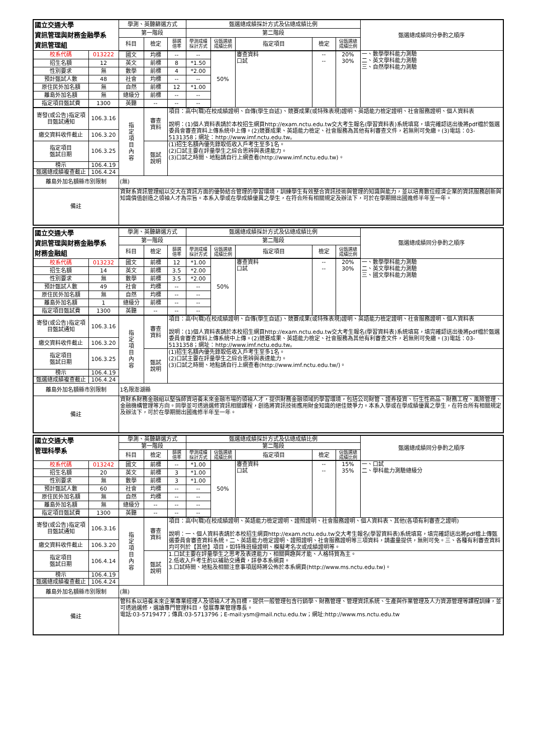| 國立交通大學 資訊管理與財務金融學系 資訊管理組 | | 學測、英聽篩選方式 | | | 甄選總成績採計方式及佔總成績比例 | | | | | 甄選總成績同分參酌之順序 |
| | | 第一階段 | | | 第二階段 | | | | | |
| | | 科目 | 檢定 | 篩選 倍率 | 學測成績 採計方式 | 佔甄選總 成績比例 | 指定項目 | 檢定 | 佔甄選總 成績比例 | |
| 校系代碼 | 013222 | 國文 | 均標 | -- | -- | 50% | 審查資料 口試 | -- -- | 20% 30% | 一、數學學科能力測驗 二、英文學科能力測驗 三、自然學科能力測驗 |
| 招生名額 | 12 | 英文 | 前標 | 8 | *1.50 | | | | | |
| 性別要求 | 無 | 數學 | 前標 | 4 | *2.00 | | | | | |
| 預計甄試人數 | 48 | 社會 | 均標 | -- | -- | | | | | |
| 原住民外加名額 | 無 | 自然 | 前標 | 12 | *1.00 | | | | | |
| 離島外加名額 | 無 | 總級分 | 前標 | -- | -- | | | | | |
| 指定項目甄試費 | 1300 | 英聽 | -- | -- | -- | | | | | |
| 寄發(或公告)指定項目甄試通知 | 106.3.16 | 指 定 項 目 內 容 | 審查 資料 | 項目：高中(職)在校成績證明、自傳(學生自述)、競賽成果(或特殊表現)證明、英語能力檢定證明、社會服務證明、個人資料表 說明：(1)個人資料表請於本校招生網頁http://exam.nctu.edu.tw交大考生報名(學習資料表)系統填寫，填完確認送出後將pdf檔於甄選委員會審查資料上傳系統中上傳。(2)競賽成果、英語能力檢定、社會服務為其他有利審查文件，若無則可免繳。(3)電話：03-5131358；網址：http://www.imf.nctu.edu.tw。 | | | | | | |
| 繳交資料收件截止 | 106.3.20 | | | | | | | | | |
| 指定項目 甄試日期 | 106.3.25 | | 甄試 說明 | (1)招生名額內優先錄取低收入戶考生至多1名。 (2)口試主要在評量學生之綜合思辨與表達能力。 (3)口試之時間、地點請自行上網查看(http://www.imf.nctu.edu.tw)。 | | | | | | |
| 榜示 | 106.4.19 | | | | | | | | | |
| 甄選總成績複查截止 | 106.4.24 | | | | | | | | | |
| 離島外加名額縣市別限制 | | (無) | | | | | | | | |
| 備註 | | 資財系資訊管理組以交大在資訊方面的優勢結合管理的學習環境，訓練學生有效整合資訊技術與管理的知識與能力，並以培育數位經濟企業的資訊服務創新與知識價值創造之領袖人才為宗旨。本系入學或在學成績優異之學生，在符合所有相關規定及辦法下，可於在學期間出國進修半年至一年。 | | | | | | | | |
| 國立交通大學 資訊管理與財務金融學系 財務金融組 | | 學測、英聽篩選方式 | | | 甄選總成績採計方式及佔總成績比例 | | | | | 甄選總成績同分參酌之順序 |
| | | 第一階段 | | | 第二階段 | | | | | |
| | | 科目 | 檢定 | 篩選 倍率 | 學測成績 採計方式 | 佔甄選總 成績比例 | 指定項目 | 檢定 | 佔甄選總 成績比例 | |
| 校系代碼 | 013232 | 國文 | 前標 | 12 | *1.00 | 50% | 審查資料 口試 | -- -- | 20% 30% | 一、數學學科能力測驗 二、英文學科能力測驗 三、國文學科能力測驗 |
| 招生名額 | 14 | 英文 | 前標 | 3.5 | *2.00 | | | | | |
| 性別要求 | 無 | 數學 | 前標 | 3.5 | *2.00 | | | | | |
| 預計甄試人數 | 49 | 社會 | 均標 | -- | -- | | | | | |
| 原住民外加名額 | 無 | 自然 | 均標 | -- | -- | | | | | |
| 離島外加名額 | 1 | 總級分 | 前標 | -- | -- | | | | | |
| 指定項目甄試費 | 1300 | 英聽 | -- | -- | -- | | | | | |
| 寄發(或公告)指定項目甄試通知 | 106.3.16 | 指 定 項 目 內 容 | 審查 資料 | 項目：高中(職)在校成績證明、自傳(學生自述)、競賽成果(或特殊表現)證明、英語能力檢定證明、社會服務證明、個人資料表 說明：(1)個人資料表請於本校招生網頁http://exam.nctu.edu.tw交大考生報名(學習資料表)系統填寫，填完確認送出後將pdf檔於甄選委員會審查資料上傳系統中上傳。(2)競賽成果、英語能力檢定、社會服務為其他有利審查文件，若無則可免繳。(3)電話：03-5131358；網址：http://www.imf.nctu.edu.tw。 | | | | | | |
| 繳交資料收件截止 | 106.3.20 | | | | | | | | | |
| 指定項目 甄試日期 | 106.3.25 | | 甄試 說明 | (1)招生名額內優先錄取低收入戶考生至多1名。 (2)口試主要在評量學生之綜合思辨與表達能力。 (3)口試之時間、地點請自行上網查看(http://www.imf.nctu.edu.tw/)。 | | | | | | |
| 榜示 | 106.4.19 | | | | | | | | | |
| 甄選總成績複查截止 | 106.4.24 | | | | | | | | | |
| 離島外加名額縣市別限制 | | 1名限澎湖縣 | | | | | | | | |
| 備註 | | 資財系財務金融組以堅強師資培養未來金融市場的領袖人才，提供財務金融領域的學習環境，包括公司財管、證券投資、衍生性商品、財務工程、風險管理、金融機構管理等方向。同學並可透過選修資訊相關課程，創造將資訊技術應用財金知識的絕佳競爭力。本系入學或在學成績優異之學生，在符合所有相關規定及辦法下，可於在學期間出國進修半年至一年。 | | | | | | | | |
| 國立交通大學 管理科學系 | | 學測、英聽篩選方式 | | | 甄選總成績採計方式及佔總成績比例 | | | | | 甄選總成績同分參酌之順序 |
| | | 第一階段 | | | 第二階段 | | | | | |
| | | 科目 | 檢定 | 篩選 倍率 | 學測成績 採計方式 | 佔甄選總 成績比例 | 指定項目 | 檢定 | 佔甄選總 成績比例 | |
| 校系代碼 | 013242 | 國文 | 前標 | -- | *1.00 | 50% | 審查資料 口試 | -- -- | 15% 35% | 一、口試 二、學科能力測驗總級分 |
| 招生名額 | 20 | 英文 | 前標 | 3 | *1.00 | | | | | |
| 性別要求 | 無 | 數學 | 前標 | 3 | *1.00 | | | | | |
| 預計甄試人數 | 60 | 社會 | 均標 | -- | -- | | | | | |
| 原住民外加名額 | 無 | 自然 | 均標 | -- | -- | | | | | |
| 離島外加名額 | 無 | 總級分 | -- | -- | -- | | | | | |
| 指定項目甄試費 | 1300 | 英聽 | -- | -- | -- | | | | | |
| 寄發(或公告)指定項目甄試通知 | 106.3.16 | 指 定 項 目 內 容 | 審查 資料 | 項目：高中(職)在校成績證明、英語能力檢定證明、證照證明、社會服務證明、個人資料表、其他(各項有利審查之證明) 說明：一、個人資料表請於本校招生網頁http://exam.nctu.edu.tw交大考生報名(學習資料表)系統填寫，填完確認送出將pdf檔上傳甄選委員會審查資料系統。二、英語能力檢定證明、證照證明、社會服務證明等三項資料，請盡量提供，無則可免。三、各種有利審查資料均可列於【其他】項目，如特殊班級證明、模擬考名次或成績證明等。 | | | | | | |
| 繳交資料收件截止 | 106.3.20 | | | | | | | | | |
| 指定項目 甄試日期 | 106.4.14 | | 甄試 說明 | 1.口試主要在評量學生之思考及表達能力、相關興趣與才能、人格特質為主。 2.低收入戶考生酌以補助交通費，詳參本系網頁。 3.口試時間、地點及相關注意事項屆時將公佈於本系網頁(http://www.ms.nctu.edu.tw)。 | | | | | | |
| 榜示 | 106.4.19 | | | | | | | | | |
| 甄選總成績複查截止 | 106.4.24 | | | | | | | | | |
| 離島外加名額縣市別限制 | | (無) | | | | | | | | |
| 備註 | | 管科系以培養未來企業專業經理人及領袖人才為目標，提供一般管理包含行銷學、財務管理、管理資訊系統、生產與作業管理及人力資源管理等課程訓練，並可透過選修，選讀專門管理科目，發展專業管理專長。 電話:03-5719477；傳真:03-5713796；E-mail:ysm@mail.nctu.edu.tw；網址:http://www.ms.nctu.edu.tw | | | | | | | | |